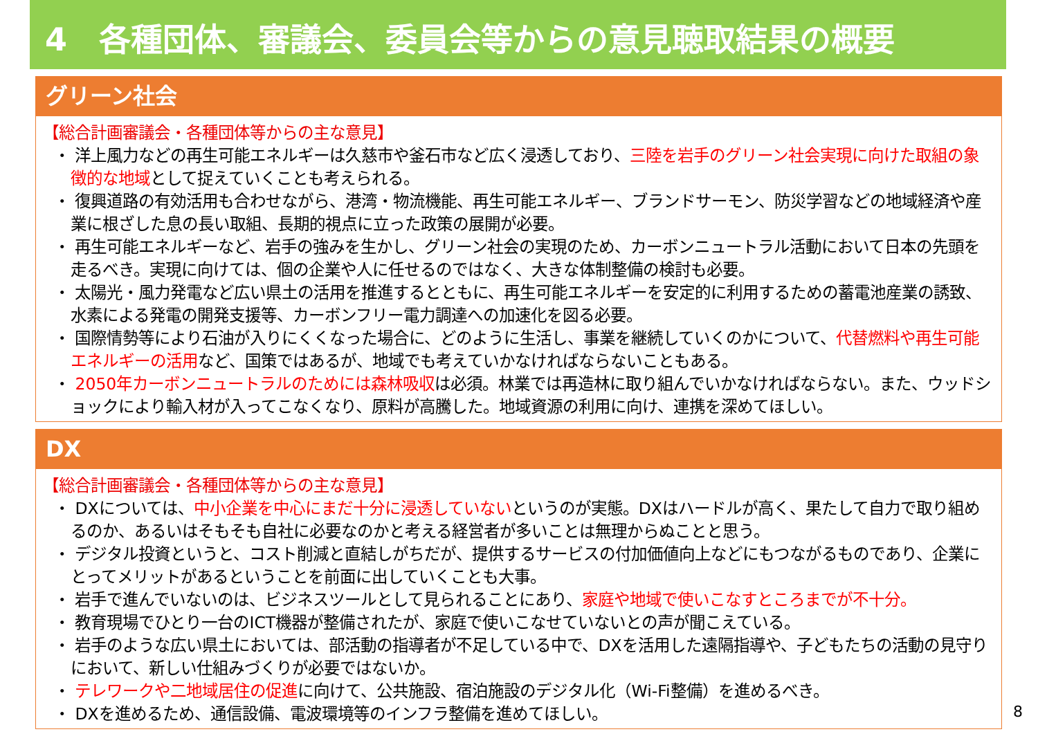4　各種団体、審議会、委員会等からの意見聴取結果の概要
グリーン社会
【総合計画審議会・各種団体等からの主な意見】
・ 洋上風力などの再生可能エネルギーは久慈市や釜石市など広く浸透しており、三陸を岩手のグリーン社会実現に向けた取組の象徴的な地域として捉えていくことも考えられる。
・ 復興道路の有効活用も合わせながら、港湾・物流機能、再生可能エネルギー、ブランドサーモン、防災学習などの地域経済や産業に根ざした息の長い取組、長期的視点に立った政策の展開が必要。
・ 再生可能エネルギーなど、岩手の強みを生かし、グリーン社会の実現のため、カーボンニュートラル活動において日本の先頭を走るべき。実現に向けては、個の企業や人に任せるのではなく、大きな体制整備の検討も必要。
・ 太陽光・風力発電など広い県土の活用を推進するとともに、再生可能エネルギーを安定的に利用するための蓄電池産業の誘致、水素による発電の開発支援等、カーボンフリー電力調達への加速化を図る必要。
・ 国際情勢等により石油が入りにくくなった場合に、どのように生活し、事業を継続していくのかについて、代替燃料や再生可能エネルギーの活用など、国策ではあるが、地域でも考えていかなければならないこともある。
・ 2050年カーボンニュートラルのためには森林吸収は必須。林業では再造林に取り組んでいかなければならない。また、ウッドショックにより輸入材が入ってこなくなり、原料が高騰した。地域資源の利用に向け、連携を深めてほしい。
DX
【総合計画審議会・各種団体等からの主な意見】
・ DXについては、中小企業を中心にまだ十分に浸透していないというのが実態。DXはハードルが高く、果たして自力で取り組めるのか、あるいはそもそも自社に必要なのかと考える経営者が多いことは無理からぬことと思う。
・ デジタル投資というと、コスト削減と直結しがちだが、提供するサービスの付加価値向上などにもつながるものであり、企業にとってメリットがあるということを前面に出していくことも大事。
・ 岩手で進んでいないのは、ビジネスツールとして見られることにあり、家庭や地域で使いこなすところまでが不十分。
・ 教育現場でひとり一台のICT機器が整備されたが、家庭で使いこなせていないとの声が聞こえている。
・ 岩手のような広い県土においては、部活動の指導者が不足している中で、DXを活用した遠隔指導や、子どもたちの活動の見守りにおいて、新しい仕組みづくりが必要ではないか。
・ テレワークや二地域居住の促進に向けて、公共施設、宿泊施設のデジタル化（Wi-Fi整備）を進めるべき。
・ DXを進めるため、通信設備、電波環境等のインフラ整備を進めてほしい。
8